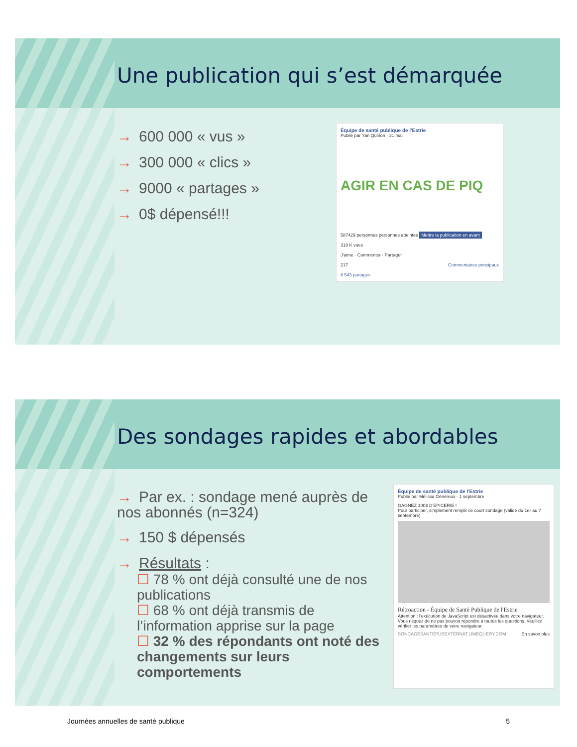Une publication qui s’est démarquée
→ 600 000 « vus »
→ 300 000 « clics »
→ 9000 « partages »
→ 0$ dépensé!!!
Équipe de santé publique de l'Estrie
Publié par Yan Quirion · 31 mai
AGIR EN CAS DE PIQ
587429 personnes personnes atteintes Mettre la publication en avant
318 K vues
J'aime · Commenter · Partager
217 Commentaires principaux
8 543 partages
Des sondages rapides et abordables
→ Par ex. : sondage mené auprès de nos abonnés (n=324)
→ 150 $ dépensés
→ Résultats :
☐ 78 % ont déjà consulté une de nos publications
☐ 68 % ont déjà transmis de l’information apprise sur la page
☐ 32 % des répondants ont noté des changements sur leurs comportements
Équipe de santé publique de l'Estrie
Publié par Mélissa Généreux · 1 septembre
GAGNEZ 100$ D'ÉPICERIE !
Pour participer, simplement remplir ce court sondage (valide du 1er au 7 septembre)
Rétroaction - Équipe de Santé Publique de l'Estrie
Attention : l'exécution de JavaScript est désactivée dans votre navigateur. Vous risquez de ne pas pouvoir répondre à toutes les questions. Veuillez vérifier les paramètres de votre navigateur.
SONDAGESANTEPUBEXTERNAT.LIMEQUERY.COM En savoir plus
Journées annuelles de santé publique 5